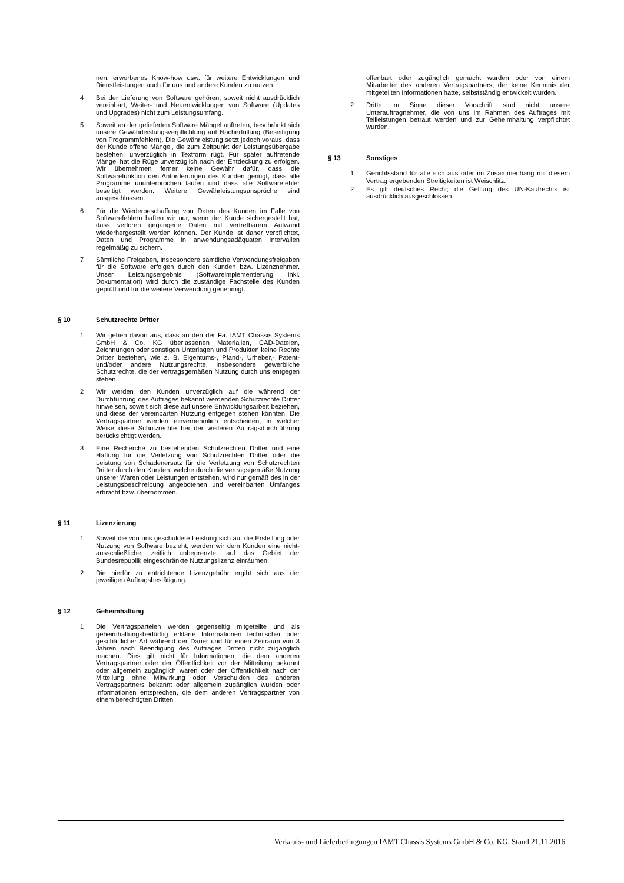nen, erworbenes Know-how usw. für weitere Entwicklungen und Dienstleistungen auch für uns und andere Kunden zu nutzen.
4 Bei der Lieferung von Software gehören, soweit nicht ausdrücklich vereinbart, Weiter- und Neuentwicklungen von Software (Updates und Upgrades) nicht zum Leistungsumfang.
5 Soweit an der gelieferten Software Mängel auftreten, beschränkt sich unsere Gewährleistungsverpflichtung auf Nacherfüllung (Beseitigung von Programmfehlern). Die Gewährleistung setzt jedoch voraus, dass der Kunde offene Mängel, die zum Zeitpunkt der Leistungsübergabe bestehen, unverzüglich in Textform rügt. Für später auftretende Mängel hat die Rüge unverzüglich nach der Entdeckung zu erfolgen. Wir übernehmen ferner keine Gewähr dafür, dass die Softwarefunktion den Anforderungen des Kunden genügt, dass alle Programme ununterbrochen laufen und dass alle Softwarefehler beseitigt werden. Weitere Gewährleistungsansprüche sind ausgeschlossen.
6 Für die Wiederbeschaffung von Daten des Kunden im Falle von Softwarefehlern haften wir nur, wenn der Kunde sichergestellt hat, dass verloren gegangene Daten mit vertretbarem Aufwand wiederhergestellt werden können. Der Kunde ist daher verpflichtet, Daten und Programme in anwendungsadäquaten Intervallen regelmäßig zu sichern.
7 Sämtliche Freigaben, insbesondere sämtliche Verwendungsfreigaben für die Software erfolgen durch den Kunden bzw. Lizenznehmer. Unser Leistungsergebnis (Softwareimplementierung inkl. Dokumentation) wird durch die zuständige Fachstelle des Kunden geprüft und für die weitere Verwendung genehmigt.
§ 10 Schutzrechte Dritter
1 Wir gehen davon aus, dass an den der Fa. IAMT Chassis Systems GmbH & Co. KG überlassenen Materialien, CAD-Dateien, Zeichnungen oder sonstigen Unterlagen und Produkten keine Rechte Dritter bestehen, wie z. B. Eigentums-, Pfand-, Urheber,- Patent- und/oder andere Nutzungsrechte, insbesondere gewerbliche Schutzrechte, die der vertragsgemäßen Nutzung durch uns entgegen stehen.
2 Wir werden den Kunden unverzüglich auf die während der Durchführung des Auftrages bekannt werdenden Schutzrechte Dritter hinweisen, soweit sich diese auf unsere Entwicklungsarbeit beziehen, und diese der vereinbarten Nutzung entgegen stehen könnten. Die Vertragspartner werden einvernehmlich entscheiden, in welcher Weise diese Schutzrechte bei der weiteren Auftragsdurchführung berücksichtigt werden.
3 Eine Recherche zu bestehenden Schutzrechten Dritter und eine Haftung für die Verletzung von Schutzrechten Dritter oder die Leistung von Schadenersatz für die Verletzung von Schutzrechten Dritter durch den Kunden, welche durch die vertragsgemäße Nutzung unserer Waren oder Leistungen entstehen, wird nur gemäß des in der Leistungsbeschreibung angebotenen und vereinbarten Umfanges erbracht bzw. übernommen.
§ 11 Lizenzierung
1 Soweit die von uns geschuldete Leistung sich auf die Erstellung oder Nutzung von Software bezieht, werden wir dem Kunden eine nicht-ausschließliche, zeitlich unbegrenzte, auf das Gebiet der Bundesrepublik eingeschränkte Nutzungslizenz einräumen.
2 Die hierfür zu entrichtende Lizenzgebühr ergibt sich aus der jeweiligen Auftragsbestätigung.
§ 12 Geheimhaltung
1 Die Vertragsparteien werden gegenseitig mitgeteilte und als geheimhaltungsbedürftig erklärte Informationen technischer oder geschäftlicher Art während der Dauer und für einen Zeitraum von 3 Jahren nach Beendigung des Auftrages Dritten nicht zugänglich machen. Dies gilt nicht für Informationen, die dem anderen Vertragspartner oder der Öffentlichkeit vor der Mitteilung bekannt oder allgemein zugänglich waren oder der Öffentlichkeit nach der Mitteilung ohne Mitwirkung oder Verschulden des anderen Vertragspartners bekannt oder allgemein zugänglich wurden oder Informationen entsprechen, die dem anderen Vertragspartner von einem berechtigten Dritten
offenbart oder zugänglich gemacht wurden oder von einem Mitarbeiter des anderen Vertragspartners, der keine Kenntnis der mitgeteilten Informationen hatte, selbstständig entwickelt wurden.
2 Dritte im Sinne dieser Vorschrift sind nicht unsere Unterauftragnehmer, die von uns im Rahmen des Auftrages mit Teilleistungen betraut werden und zur Geheimhaltung verpflichtet wurden.
§ 13 Sonstiges
1 Gerichtsstand für alle sich aus oder im Zusammenhang mit diesem Vertrag ergebenden Streitigkeiten ist Weischlitz.
2 Es gilt deutsches Recht; die Geltung des UN-Kaufrechts ist ausdrücklich ausgeschlossen.
Verkaufs- und Lieferbedingungen IAMT Chassis Systems GmbH & Co. KG, Stand 21.11.2016